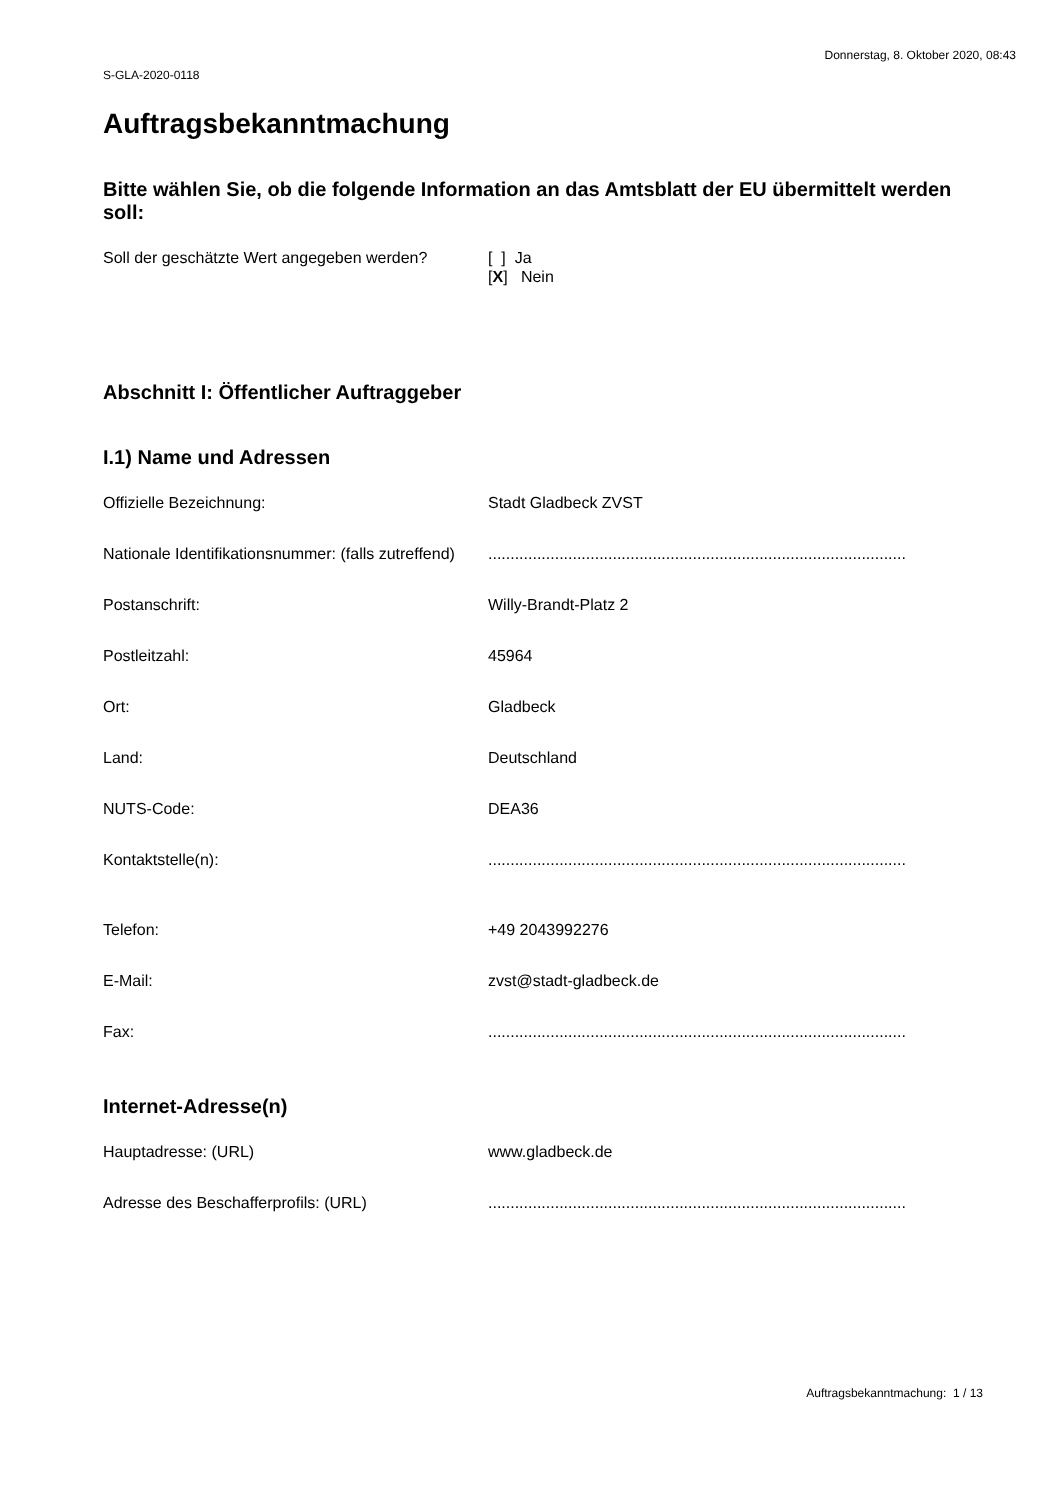S-GLA-2020-0118 Donnerstag, 8. Oktober 2020, 08:43
Auftragsbekanntmachung
Bitte wählen Sie, ob die folgende Information an das Amtsblatt der EU übermittelt werden soll:
Soll der geschätzte Wert angegeben werden?
[ ] Ja
[X] Nein
Abschnitt I: Öffentlicher Auftraggeber
I.1) Name und Adressen
Offizielle Bezeichnung: Stadt Gladbeck ZVST
Nationale Identifikationsnummer: (falls zutreffend)
..............................................................................................
Postanschrift: Willy-Brandt-Platz 2
Postleitzahl: 45964
Ort: Gladbeck
Land: Deutschland
NUTS-Code: DEA36
Kontaktstelle(n): ..............................................................................................
Telefon: +49 2043992276
E-Mail: zvst@stadt-gladbeck.de
Fax: ..............................................................................................
Internet-Adresse(n)
Hauptadresse: (URL) www.gladbeck.de
Adresse des Beschafferprofils: (URL) ..............................................................................................
Auftragsbekanntmachung: 1 / 13